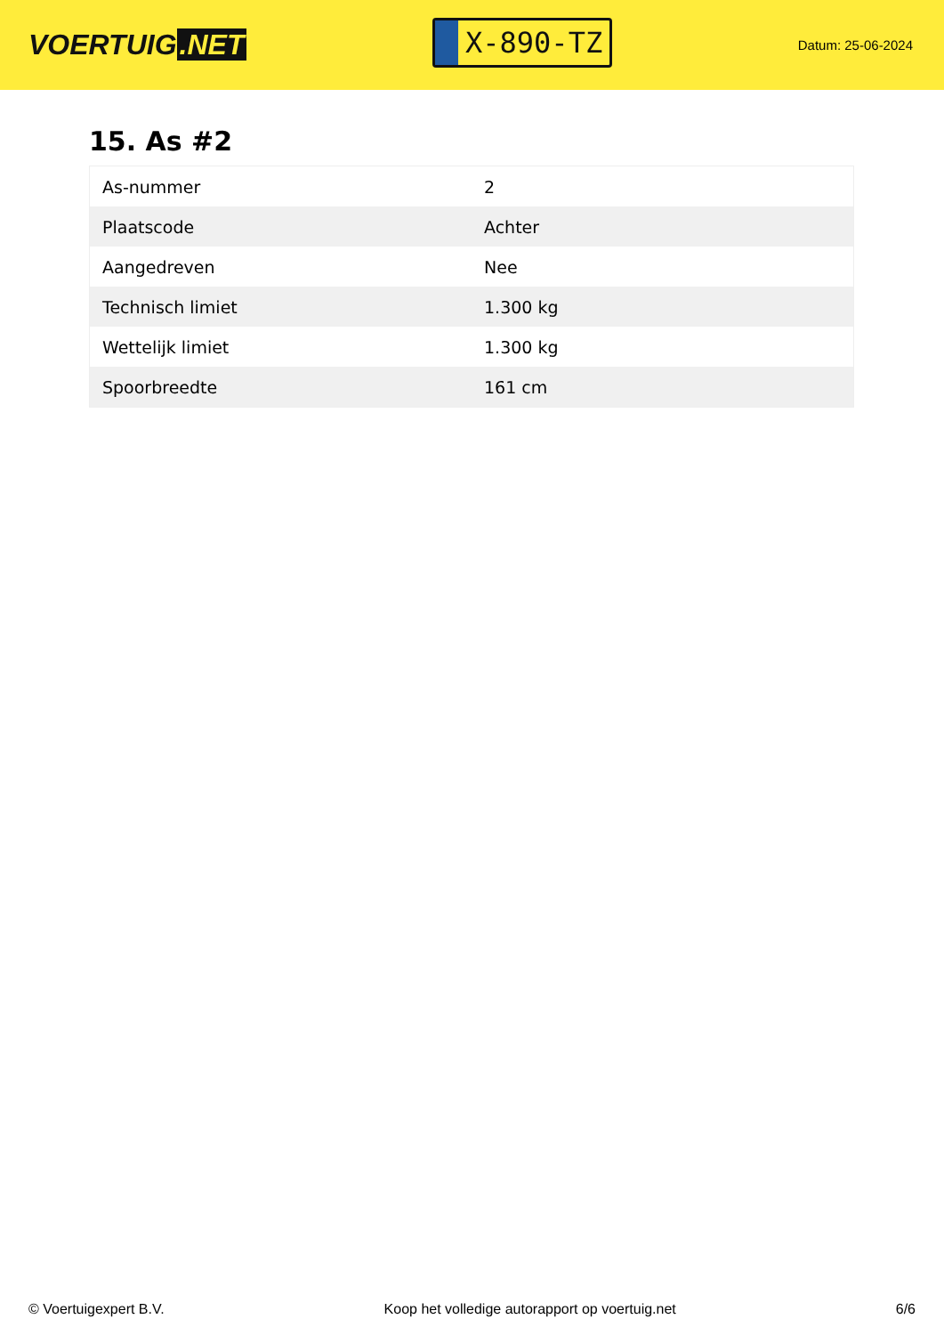VOERTUIG.NET
X-890-TZ
Datum: 25-06-2024
15. As #2
| As-nummer | 2 |
| Plaatscode | Achter |
| Aangedreven | Nee |
| Technisch limiet | 1.300 kg |
| Wettelijk limiet | 1.300 kg |
| Spoorbreedte | 161 cm |
© Voertuigexpert B.V. Koop het volledige autorapport op voertuig.net 6/6